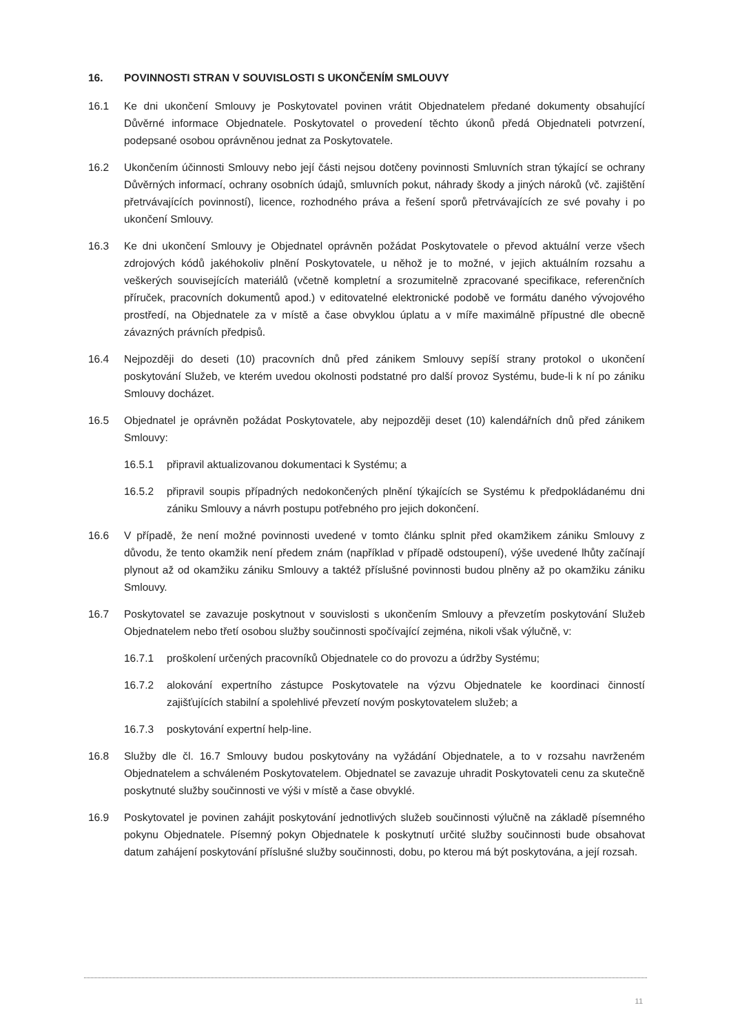16. POVINNOSTI STRAN V SOUVISLOSTI S UKONČENÍM SMLOUVY
16.1 Ke dni ukončení Smlouvy je Poskytovatel povinen vrátit Objednatelem předané dokumenty obsahující Důvěrné informace Objednatele. Poskytovatel o provedení těchto úkonů předá Objednateli potvrzení, podepsané osobou oprávněnou jednat za Poskytovatele.
16.2 Ukončením účinnosti Smlouvy nebo její části nejsou dotčeny povinnosti Smluvních stran týkající se ochrany Důvěrných informací, ochrany osobních údajů, smluvních pokut, náhrady škody a jiných nároků (vč. zajištění přetrvávajících povinností), licence, rozhodného práva a řešení sporů přetrvávajících ze své povahy i po ukončení Smlouvy.
16.3 Ke dni ukončení Smlouvy je Objednatel oprávněn požádat Poskytovatele o převod aktuální verze všech zdrojových kódů jakéhokoliv plnění Poskytovatele, u něhož je to možné, v jejich aktuálním rozsahu a veškerých souvisejících materiálů (včetně kompletní a srozumitelně zpracované specifikace, referenčních příruček, pracovních dokumentů apod.) v editovatelné elektronické podobě ve formátu daného vývojového prostředí, na Objednatele za v místě a čase obvyklou úplatu a v míře maximálně přípustné dle obecně závazných právních předpisů.
16.4 Nejpozději do deseti (10) pracovních dnů před zánikem Smlouvy sepíší strany protokol o ukončení poskytování Služeb, ve kterém uvedou okolnosti podstatné pro další provoz Systému, bude-li k ní po zániku Smlouvy docházet.
16.5 Objednatel je oprávněn požádat Poskytovatele, aby nejpozději deset (10) kalendářních dnů před zánikem Smlouvy:
16.5.1 připravil aktualizovanou dokumentaci k Systému; a
16.5.2 připravil soupis případných nedokončených plnění týkajících se Systému k předpokládanému dni zániku Smlouvy a návrh postupu potřebného pro jejich dokončení.
16.6 V případě, že není možné povinnosti uvedené v tomto článku splnit před okamžikem zániku Smlouvy z důvodu, že tento okamžik není předem znám (například v případě odstoupení), výše uvedené lhůty začínají plynout až od okamžiku zániku Smlouvy a taktéž příslušné povinnosti budou plněny až po okamžiku zániku Smlouvy.
16.7 Poskytovatel se zavazuje poskytnout v souvislosti s ukončením Smlouvy a převzetím poskytování Služeb Objednatelem nebo třetí osobou služby součinnosti spočívající zejména, nikoli však výlučně, v:
16.7.1 proškolení určených pracovníků Objednatele co do provozu a údržby Systému;
16.7.2 alokování expertního zástupce Poskytovatele na výzvu Objednatele ke koordinaci činností zajišťujících stabilní a spolehlivé převzetí novým poskytovatelem služeb; a
16.7.3 poskytování expertní help-line.
16.8 Služby dle čl. 16.7 Smlouvy budou poskytovány na vyžádání Objednatele, a to v rozsahu navrženém Objednatelem a schváleném Poskytovatelem. Objednatel se zavazuje uhradit Poskytovateli cenu za skutečně poskytnuté služby součinnosti ve výši v místě a čase obvyklé.
16.9 Poskytovatel je povinen zahájit poskytování jednotlivých služeb součinnosti výlučně na základě písemného pokynu Objednatele. Písemný pokyn Objednatele k poskytnutí určité služby součinnosti bude obsahovat datum zahájení poskytování příslušné služby součinnosti, dobu, po kterou má být poskytována, a její rozsah.
11